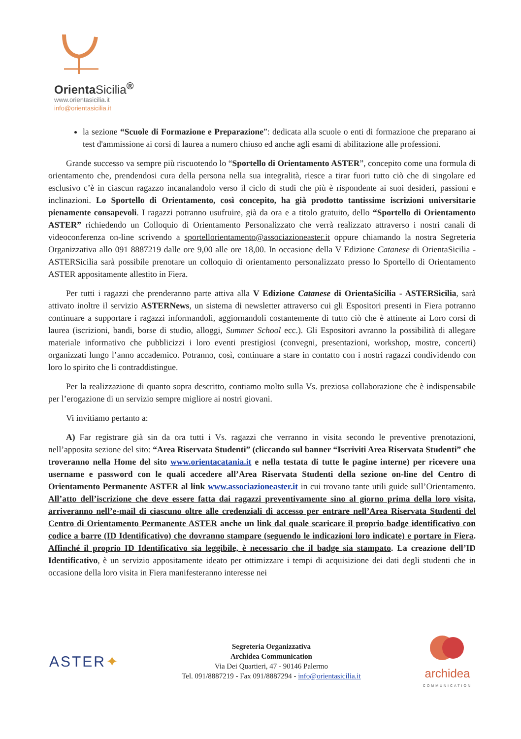OrientaSicilia<sup>®</sup>
www.orientasicilia.it
info@orientasicilia.it
la sezione “Scuole di Formazione e Preparazione”: dedicata alla scuole o enti di formazione che preparano ai test d'ammissione ai corsi di laurea a numero chiuso ed anche agli esami di abilitazione alle professioni.
Grande successo va sempre più riscuotendo lo “Sportello di Orientamento ASTER”, concepito come una formula di orientamento che, prendendosi cura della persona nella sua integralità, riesce a tirar fuori tutto ciò che di singolare ed esclusivo c’è in ciascun ragazzo incanalandolo verso il ciclo di studi che più è rispondente ai suoi desideri, passioni e inclinazioni. Lo Sportello di Orientamento, così concepito, ha già prodotto tantissime iscrizioni universitarie pienamente consapevoli. I ragazzi potranno usufruire, già da ora e a titolo gratuito, dello “Sportello di Orientamento ASTER” richiedendo un Colloquio di Orientamento Personalizzato che verrà realizzato attraverso i nostri canali di videoconferenza on-line scrivendo a sportellorientamento@associazioneaster.it oppure chiamando la nostra Segreteria Organizzativa allo 091 8887219 dalle ore 9,00 alle ore 18,00. In occasione della V Edizione Catanese di OrientaSicilia - ASTERSicilia sarà possibile prenotare un colloquio di orientamento personalizzato presso lo Sportello di Orientamento ASTER appositamente allestito in Fiera.
Per tutti i ragazzi che prenderanno parte attiva alla V Edizione Catanese di OrientaSicilia - ASTERSicilia, sarà attivato inoltre il servizio ASTERNews, un sistema di newsletter attraverso cui gli Espositori presenti in Fiera potranno continuare a supportare i ragazzi informandoli, aggiornandoli costantemente di tutto ciò che è attinente ai Loro corsi di laurea (iscrizioni, bandi, borse di studio, alloggi, Summer School ecc.). Gli Espositori avranno la possibilità di allegare materiale informativo che pubblicizzi i loro eventi prestigiosi (convegni, presentazioni, workshop, mostre, concerti) organizzati lungo l’anno accademico. Potranno, così, continuare a stare in contatto con i nostri ragazzi condividendo con loro lo spirito che li contraddistingue.
Per la realizzazione di quanto sopra descritto, contiamo molto sulla Vs. preziosa collaborazione che è indispensabile per l’erogazione di un servizio sempre migliore ai nostri giovani.
Vi invitiamo pertanto a:
A) Far registrare già sin da ora tutti i Vs. ragazzi che verranno in visita secondo le preventive prenotazioni, nell’apposita sezione del sito: “Area Riservata Studenti” (cliccando sul banner “Iscriviti Area Riservata Studenti” che troveranno nella Home del sito www.orientacatania.it e nella testata di tutte le pagine interne) per ricevere una username e password con le quali accedere all’Area Riservata Studenti della sezione on-line del Centro di Orientamento Permanente ASTER al link www.associazioneaster.it in cui trovano tante utili guide sull’Orientamento. All’atto dell’iscrizione che deve essere fatta dai ragazzi preventivamente sino al giorno prima della loro visita, arriveranno nell’e-mail di ciascuno oltre alle credenziali di accesso per entrare nell’Area Riservata Studenti del Centro di Orientamento Permanente ASTER anche un link dal quale scaricare il proprio badge identificativo con codice a barre (ID Identificativo) che dovranno stampare (seguendo le indicazioni loro indicate) e portare in Fiera. Affinché il proprio ID Identificativo sia leggibile, è necessario che il badge sia stampato. La creazione dell’ID Identificativo, è un servizio appositamente ideato per ottimizzare i tempi di acquisizione dei dati degli studenti che in occasione della loro visita in Fiera manifesteranno interesse nei
ASTER✦
Segreteria Organizzativa
Archidea Communication
Via Dei Quartieri, 47 - 90146 Palermo
Tel. 091/8887219 - Fax 091/8887294 - info@orientasicilia.it
archidea
COMMUNICATION